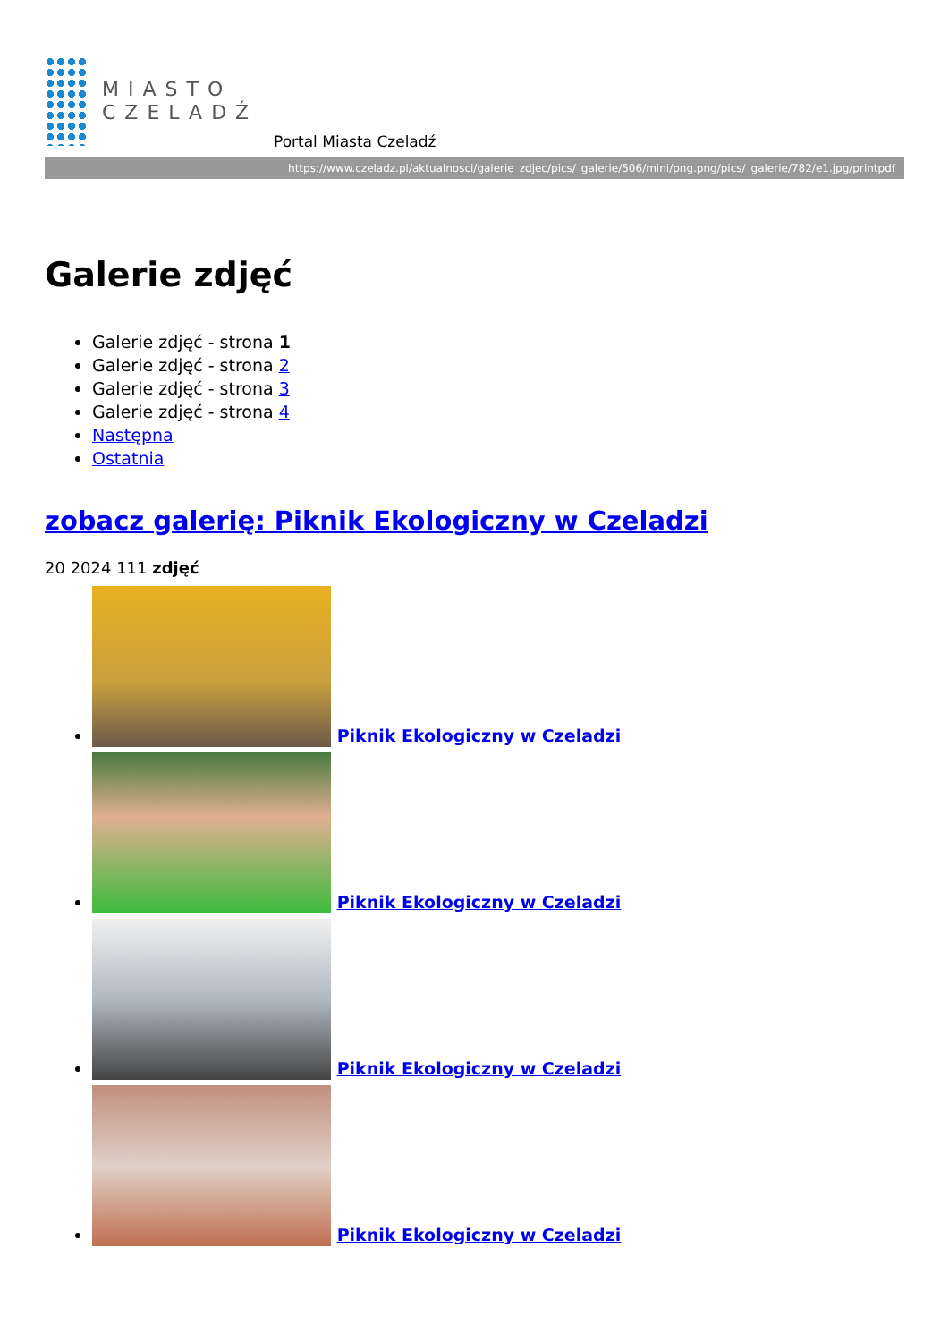MIASTO
CZELADŹ
Portal Miasta Czeladź
https://www.czeladz.pl/aktualnosci/galerie_zdjec/pics/_galerie/506/mini/png.png/pics/_galerie/782/e1.jpg/printpdf
Galerie zdjęć
Galerie zdjęć - strona 1
Galerie zdjęć - strona 2
Galerie zdjęć - strona 3
Galerie zdjęć - strona 4
Następna
Ostatnia
zobacz galerię: Piknik Ekologiczny w Czeladzi
20 2024 111 zdjęć
Piknik Ekologiczny w Czeladzi
Piknik Ekologiczny w Czeladzi
Piknik Ekologiczny w Czeladzi
Piknik Ekologiczny w Czeladzi